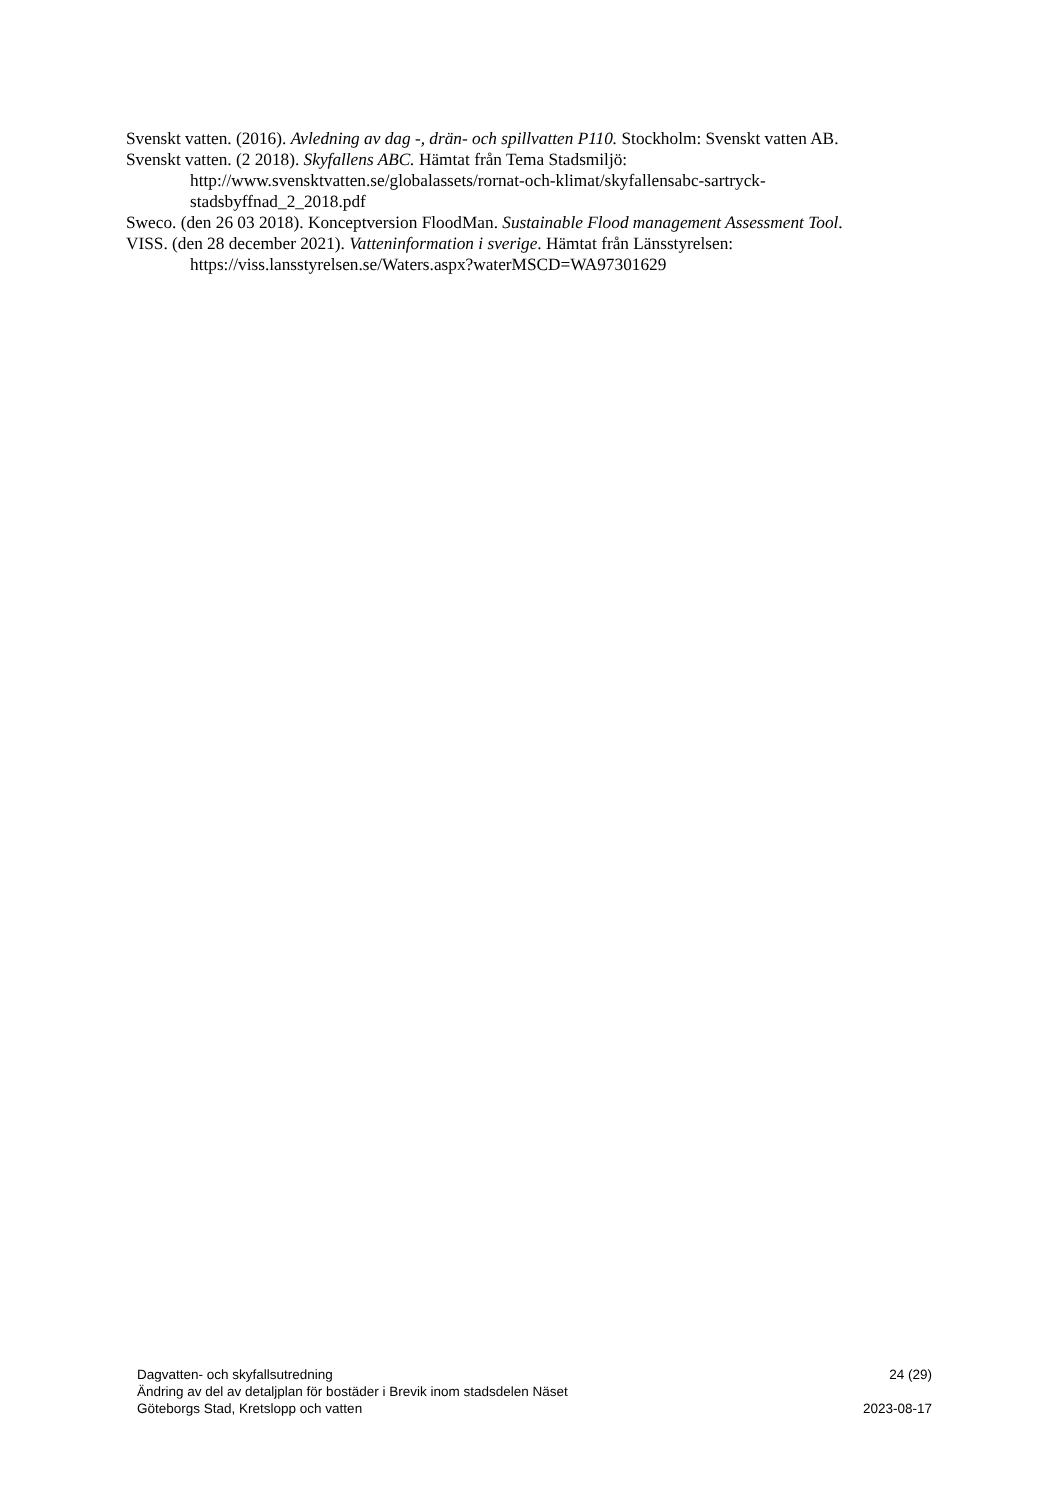Svenskt vatten. (2016). Avledning av dag -, drän- och spillvatten P110. Stockholm: Svenskt vatten AB.
Svenskt vatten. (2 2018). Skyfallens ABC. Hämtat från Tema Stadsmiljö: http://www.svensktvatten.se/globalassets/rornat-och-klimat/skyfallensabc-sartryck-stadsbyffnad_2_2018.pdf
Sweco. (den 26 03 2018). Konceptversion FloodMan. Sustainable Flood management Assessment Tool.
VISS. (den 28 december 2021). Vatteninformation i sverige. Hämtat från Länsstyrelsen: https://viss.lansstyrelsen.se/Waters.aspx?waterMSCD=WA97301629
Dagvatten- och skyfallsutredning 24 (29)
Ändring av del av detaljplan för bostäder i Brevik inom stadsdelen Näset
Göteborgs Stad, Kretslopp och vatten 2023-08-17